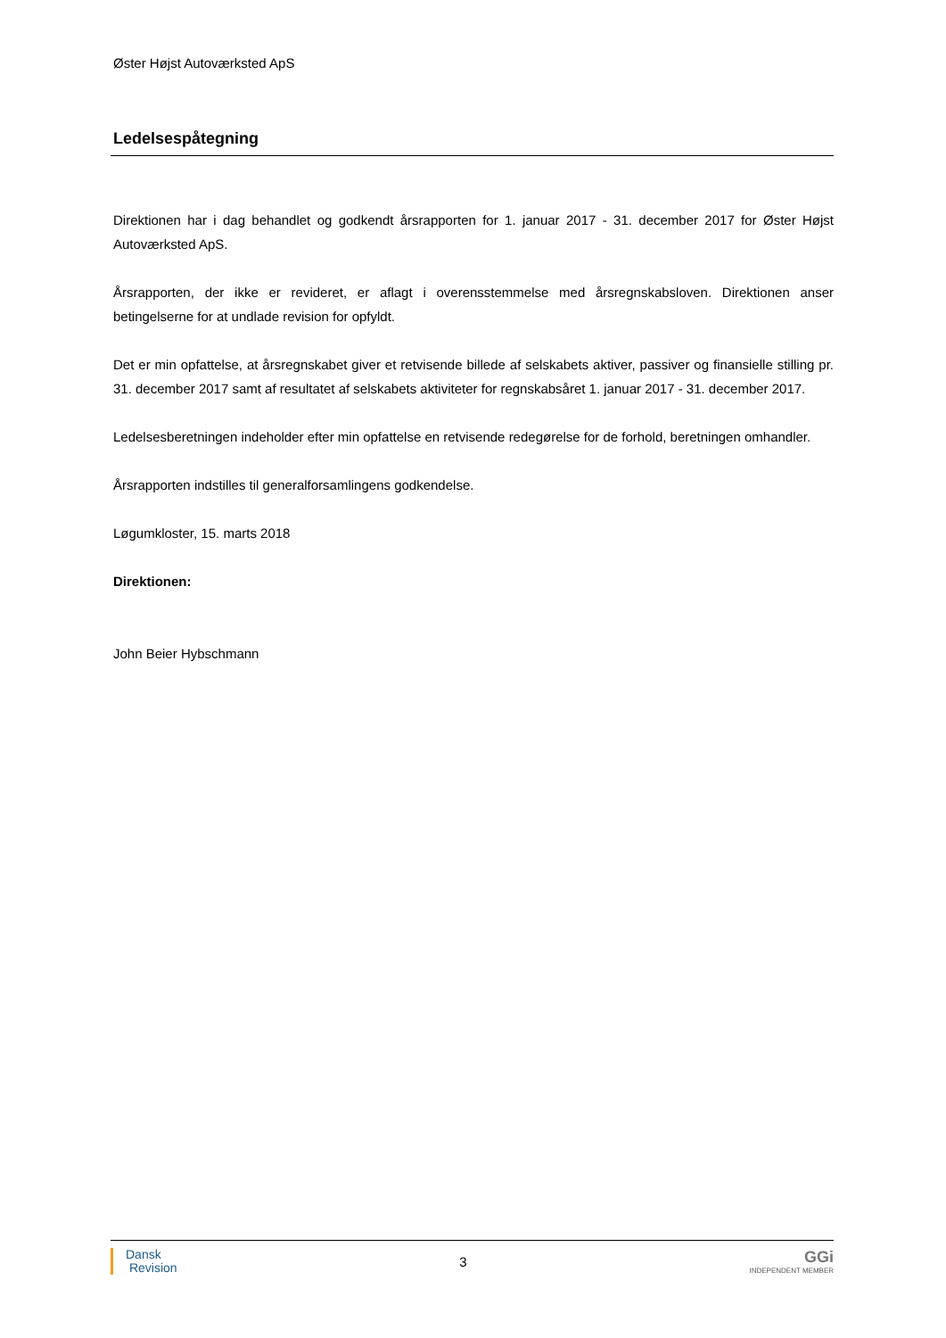Øster Højst Autoværksted ApS
Ledelsespåtegning
Direktionen har i dag behandlet og godkendt årsrapporten for 1. januar 2017 - 31. december 2017 for Øster Højst Autoværksted ApS.
Årsrapporten, der ikke er revideret, er aflagt i overensstemmelse med årsregnskabsloven. Direktionen anser betingelserne for at undlade revision for opfyldt.
Det er min opfattelse, at årsregnskabet giver et retvisende billede af selskabets aktiver, passiver og finansielle stilling pr. 31. december 2017 samt af resultatet af selskabets aktiviteter for regnskabsåret 1. januar 2017 - 31. december 2017.
Ledelsesberetningen indeholder efter min opfattelse en retvisende redegørelse for de forhold, beretningen omhandler.
Årsrapporten indstilles til generalforsamlingens godkendelse.
Løgumkloster, 15. marts 2018
Direktionen:
John Beier Hybschmann
Dansk
Revision
3
GGi
INDEPENDENT MEMBER